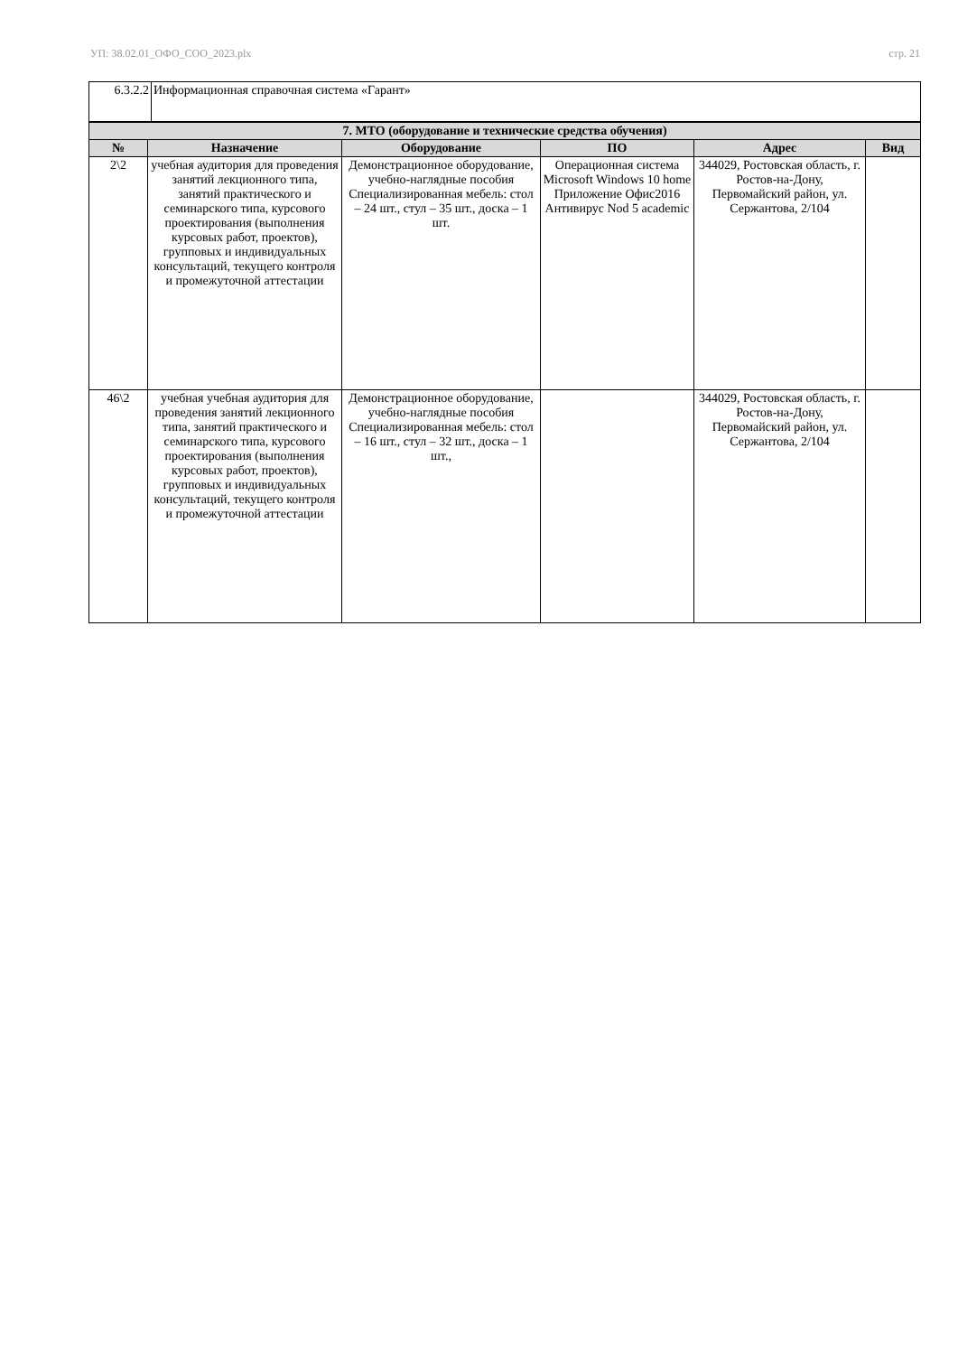УП: 38.02.01_ОФО_СОО_2023.plx стр. 21
| 6.3.2.2 | Информационная справочная система «Гарант» |
| 7. МТО (оборудование и технические средства обучения) | | | | | |
| --- | --- | --- | --- | --- | --- |
| № | Назначение | Оборудование | ПО | Адрес | Вид |
| 2\2 | учебная аудитория для проведения занятий лекционного типа, занятий практического и семинарского типа, курсового проектирования (выполнения курсовых работ, проектов), групповых и индивидуальных консультаций, текущего контроля и промежуточной аттестации | Демонстрационное оборудование, учебно-наглядные пособия Специализированная мебель: стол – 24 шт., стул – 35 шт., доска – 1 шт. | Операционная система Microsoft Windows 10 home Приложение Офис2016 Антивирус Nod 5 academic | 344029, Ростовская область, г. Ростов-на-Дону, Первомайский район, ул. Сержантова, 2/104 | |
| 46\2 | учебная учебная аудитория для проведения занятий лекционного типа, занятий практического и семинарского типа, курсового проектирования (выполнения курсовых работ, проектов), групповых и индивидуальных консультаций, текущего контроля и промежуточной аттестации | Демонстрационное оборудование, учебно-наглядные пособия Специализированная мебель: стол – 16 шт., стул – 32 шт., доска – 1 шт., | | 344029, Ростовская область, г. Ростов-на-Дону, Первомайский район, ул. Сержантова, 2/104 | |